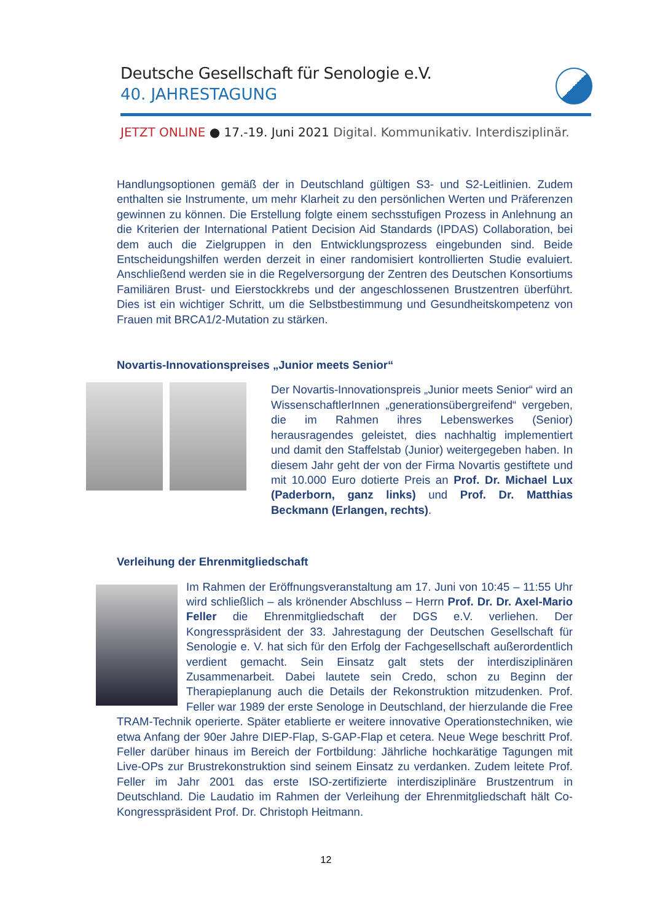Deutsche Gesellschaft für Senologie e.V.
40. JAHRESTAGUNG
JETZT ONLINE ● 17.-19. Juni 2021 Digital. Kommunikativ. Interdisziplinär.
Handlungsoptionen gemäß der in Deutschland gültigen S3- und S2-Leitlinien. Zudem enthalten sie Instrumente, um mehr Klarheit zu den persönlichen Werten und Präferenzen gewinnen zu können. Die Erstellung folgte einem sechsstufigen Prozess in Anlehnung an die Kriterien der International Patient Decision Aid Standards (IPDAS) Collaboration, bei dem auch die Zielgruppen in den Entwicklungsprozess eingebunden sind. Beide Entscheidungshilfen werden derzeit in einer randomisiert kontrollierten Studie evaluiert. Anschließend werden sie in die Regelversorgung der Zentren des Deutschen Konsortiums Familiären Brust- und Eierstockkrebs und der angeschlossenen Brustzentren überführt. Dies ist ein wichtiger Schritt, um die Selbstbestimmung und Gesundheitskompetenz von Frauen mit BRCA1/2-Mutation zu stärken.
Novartis-Innovationspreises „Junior meets Senior“
Der Novartis-Innovationspreis „Junior meets Senior“ wird an WissenschaftlerInnen „generationsübergreifend“ vergeben, die im Rahmen ihres Lebenswerkes (Senior) herausragendes geleistet, dies nachhaltig implementiert und damit den Staffelstab (Junior) weitergegeben haben. In diesem Jahr geht der von der Firma Novartis gestiftete und mit 10.000 Euro dotierte Preis an Prof. Dr. Michael Lux (Paderborn, ganz links) und Prof. Dr. Matthias Beckmann (Erlangen, rechts).
Verleihung der Ehrenmitgliedschaft
Im Rahmen der Eröffnungsveranstaltung am 17. Juni von 10:45 – 11:55 Uhr wird schließlich – als krönender Abschluss – Herrn Prof. Dr. Dr. Axel-Mario Feller die Ehrenmitgliedschaft der DGS e.V. verliehen. Der Kongresspräsident der 33. Jahrestagung der Deutschen Gesellschaft für Senologie e. V. hat sich für den Erfolg der Fachgesellschaft außerordentlich verdient gemacht. Sein Einsatz galt stets der interdisziplinären Zusammenarbeit. Dabei lautete sein Credo, schon zu Beginn der Therapieplanung auch die Details der Rekonstruktion mitzudenken. Prof. Feller war 1989 der erste Senologe in Deutschland, der hierzulande die Free TRAM-Technik operierte. Später etablierte er weitere innovative Operationstechniken, wie etwa Anfang der 90er Jahre DIEP-Flap, S-GAP-Flap et cetera. Neue Wege beschritt Prof. Feller darüber hinaus im Bereich der Fortbildung: Jährliche hochkarätige Tagungen mit Live-OPs zur Brustrekonstruktion sind seinem Einsatz zu verdanken. Zudem leitete Prof. Feller im Jahr 2001 das erste ISO-zertifizierte interdisziplinäre Brustzentrum in Deutschland. Die Laudatio im Rahmen der Verleihung der Ehrenmitgliedschaft hält Co-Kongresspräsident Prof. Dr. Christoph Heitmann.
12